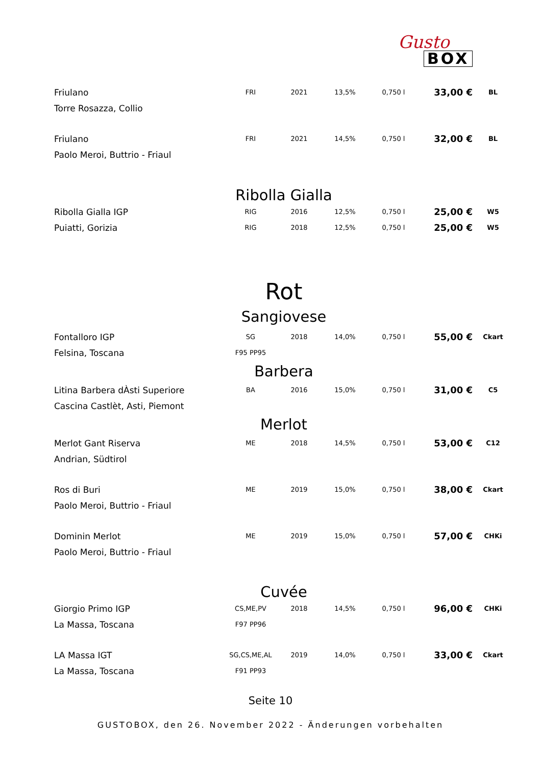Gusto
BOX
| Friulano | FRI | 2021 | 13,5% | 0,750 l | 33,00 € | BL |
| Torre Rosazza, Collio | | | | | | |
| Friulano | FRI | 2021 | 14,5% | 0,750 l | 32,00 € | BL |
| Paolo Meroi, Buttrio - Friaul | | | | | | |
| Ribolla Gialla | | | | | | |
| Ribolla Gialla IGP | RIG | 2016 | 12,5% | 0,750 l | 25,00 € | W5 |
| Puiatti, Gorizia | RIG | 2018 | 12,5% | 0,750 l | 25,00 € | W5 |
| Rot | | | | | | |
| Sangiovese | | | | | | |
| Fontalloro IGP | SG | 2018 | 14,0% | 0,750 l | 55,00 € | Ckart |
| Felsina, Toscana | F95 PP95 | | | | | |
| Barbera | | | | | | |
| Litina Barbera dÀsti Superiore | BA | 2016 | 15,0% | 0,750 l | 31,00 € | C5 |
| Cascina Castlèt, Asti, Piemont | | | | | | |
| Merlot | | | | | | |
| Merlot Gant Riserva | ME | 2018 | 14,5% | 0,750 l | 53,00 € | C12 |
| Andrian, Südtirol | | | | | | |
| Ros di Buri | ME | 2019 | 15,0% | 0,750 l | 38,00 € | Ckart |
| Paolo Meroi, Buttrio - Friaul | | | | | | |
| Dominin Merlot | ME | 2019 | 15,0% | 0,750 l | 57,00 € | CHKi |
| Paolo Meroi, Buttrio - Friaul | | | | | | |
| Cuvée | | | | | | |
| Giorgio Primo IGP | CS,ME,PV | 2018 | 14,5% | 0,750 l | 96,00 € | CHKi |
| La Massa, Toscana | F97 PP96 | | | | | |
| LA Massa IGT | SG,CS,ME,AL | 2019 | 14,0% | 0,750 l | 33,00 € | Ckart |
| La Massa, Toscana | F91 PP93 | | | | | |
Seite 10
GUSTOBOX, den 26. November 2022 - Änderungen vorbehalten